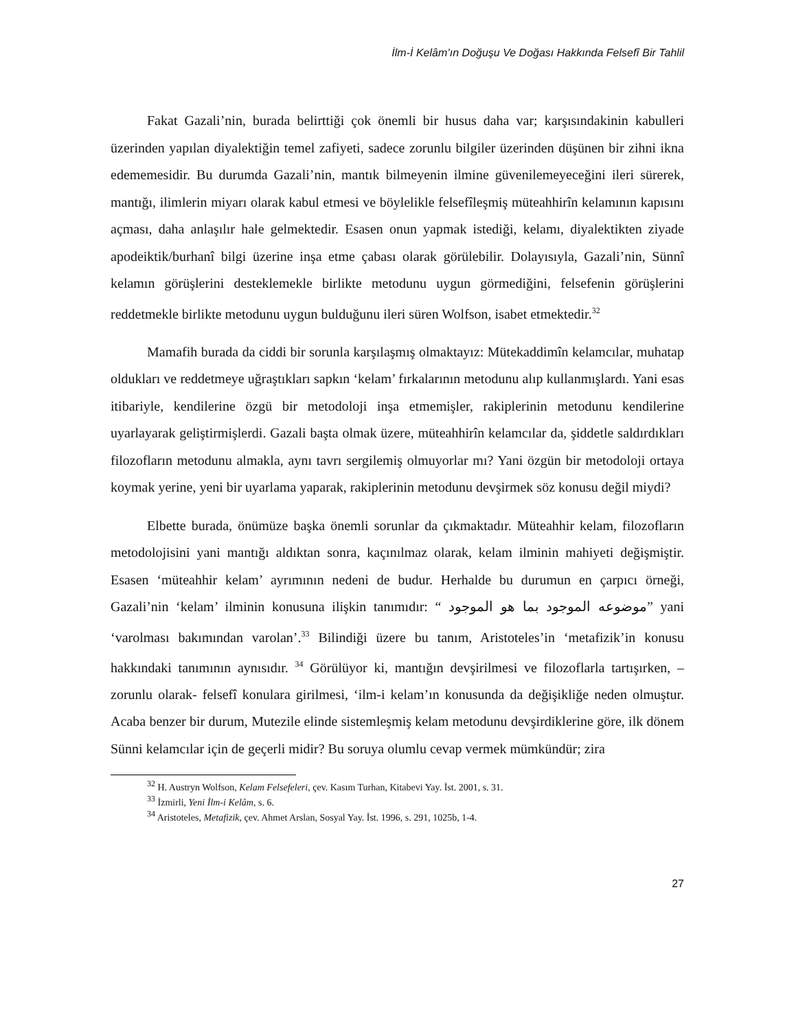İlm-İ Kelâm’ın Doğuşu Ve Doğası Hakkında Felsefî Bir Tahlil
Fakat Gazali’nin, burada belirttiği çok önemli bir husus daha var; karşısındakinin kabulleri üzerinden yapılan diyalektiğin temel zafiyeti, sadece zorunlu bilgiler üzerinden düşünen bir zihni ikna edememesidir. Bu durumda Gazali’nin, mantık bilmeyenin ilmine güvenilemeyeceğini ileri sürerek, mantığı, ilimlerin miyarı olarak kabul etmesi ve böylelikle felsefîleşmiş müteahhirîn kelamının kapısını açması, daha anlaşılır hale gelmektedir. Esasen onun yapmak istediği, kelamı, diyalektikten ziyade apodeiktik/burhanî bilgi üzerine inşa etme çabası olarak görülebilir. Dolayısıyla, Gazali’nin, Sünnî kelamın görüşlerini desteklemekle birlikte metodunu uygun görmediğini, felsefenin görüşlerini reddetmekle birlikte metodunu uygun bulduğunu ileri süren Wolfson, isabet etmektedir.<sup>32</sup>
Mamafih burada da ciddi bir sorunla karşılaşmış olmaktayız: Mütekaddimîn kelamcılar, muhatap oldukları ve reddetmeye uğraştıkları sapkın ‘kelam’ fırkalarının metodunu alıp kullanmışlardı. Yani esas itibariyle, kendilerine özgü bir metodoloji inşa etmemişler, rakiplerinin metodunu kendilerine uyarlayarak geliştirmişlerdi. Gazali başta olmak üzere, müteahhirîn kelamcılar da, şiddetle saldırdıkları filozofların metodunu almakla, aynı tavrı sergilemiş olmuyorlar mı? Yani özgün bir metodoloji ortaya koymak yerine, yeni bir uyarlama yaparak, rakiplerinin metodunu devşirmek söz konusu değil miydi?
Elbette burada, önümüze başka önemli sorunlar da çıkmaktadır. Müteahhir kelam, filozofların metodolojisini yani mantığı aldıktan sonra, kaçınılmaz olarak, kelam ilminin mahiyeti değişmiştir. Esasen ‘müteahhir kelam’ ayrımının nedeni de budur. Herhalde bu durumun en çarpıcı örneği, Gazali’nin ‘kelam’ ilminin konusuna ilişkin tanımıdır: “ موضوعه الموجود بما هو الموجود” yani ‘varolması bakımından varolan’.<sup>33</sup> Bilindiği üzere bu tanım, Aristoteles’in ‘metafizik’in konusu hakkındaki tanımının aynısıdır. <sup>34</sup> Görülüyor ki, mantığın devşirilmesi ve filozoflarla tartışırken, –zorunlu olarak- felsefî konulara girilmesi, ‘ilm-i kelam’ın konusunda da değişikliğe neden olmuştur. Acaba benzer bir durum, Mutezile elinde sistemleşmiş kelam metodunu devşirdiklerine göre, ilk dönem Sünni kelamcılar için de geçerli midir? Bu soruya olumlu cevap vermek mümkündür; zira
<sup>32</sup> H. Austryn Wolfson, Kelam Felsefeleri, çev. Kasım Turhan, Kitabevi Yay. İst. 2001, s. 31.
<sup>33</sup> İzmirli, Yeni İlm-i Kelâm, s. 6.
<sup>34</sup> Aristoteles, Metafizik, çev. Ahmet Arslan, Sosyal Yay. İst. 1996, s. 291, 1025b, 1-4.
27